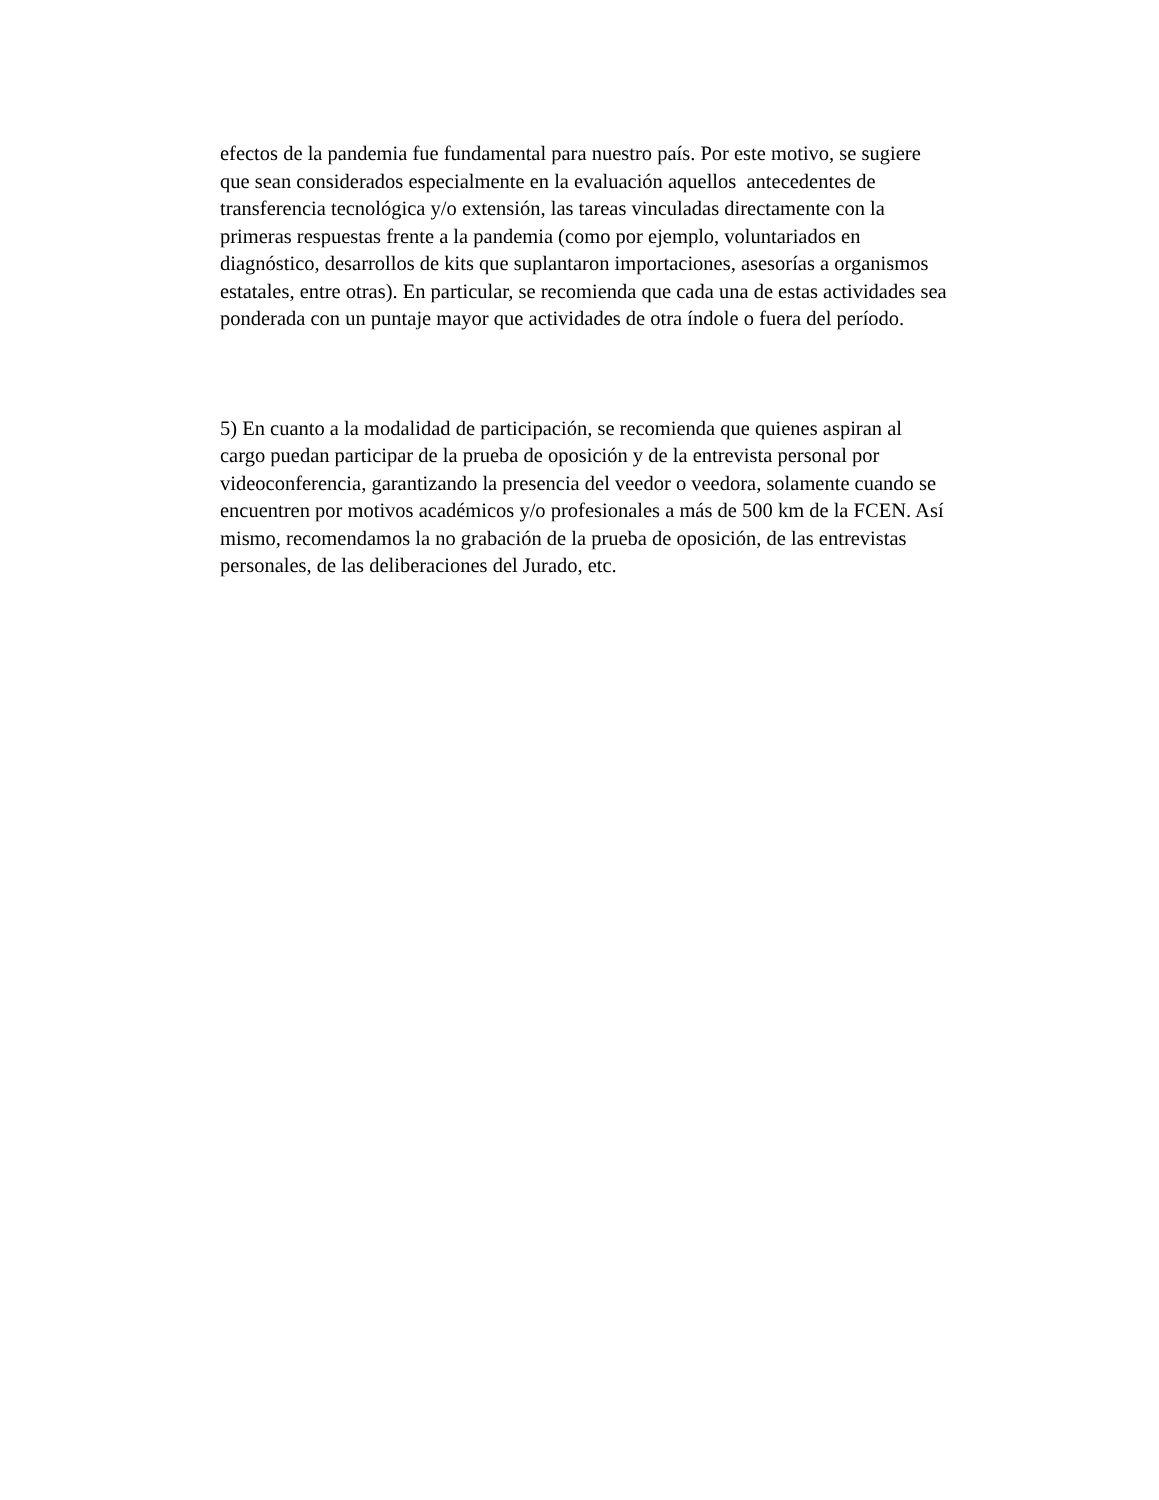efectos de la pandemia fue fundamental para nuestro país. Por este motivo, se sugiere
que sean considerados especialmente en la evaluación aquellos antecedentes de
transferencia tecnológica y/o extensión, las tareas vinculadas directamente con la
primeras respuestas frente a la pandemia (como por ejemplo, voluntariados en
diagnóstico, desarrollos de kits que suplantaron importaciones, asesorías a organismos
estatales, entre otras). En particular, se recomienda que cada una de estas actividades sea
ponderada con un puntaje mayor que actividades de otra índole o fuera del período.
5) En cuanto a la modalidad de participación, se recomienda que quienes aspiran al
cargo puedan participar de la prueba de oposición y de la entrevista personal por
videoconferencia, garantizando la presencia del veedor o veedora, solamente cuando se
encuentren por motivos académicos y/o profesionales a más de 500 km de la FCEN. Así
mismo, recomendamos la no grabación de la prueba de oposición, de las entrevistas
personales, de las deliberaciones del Jurado, etc.